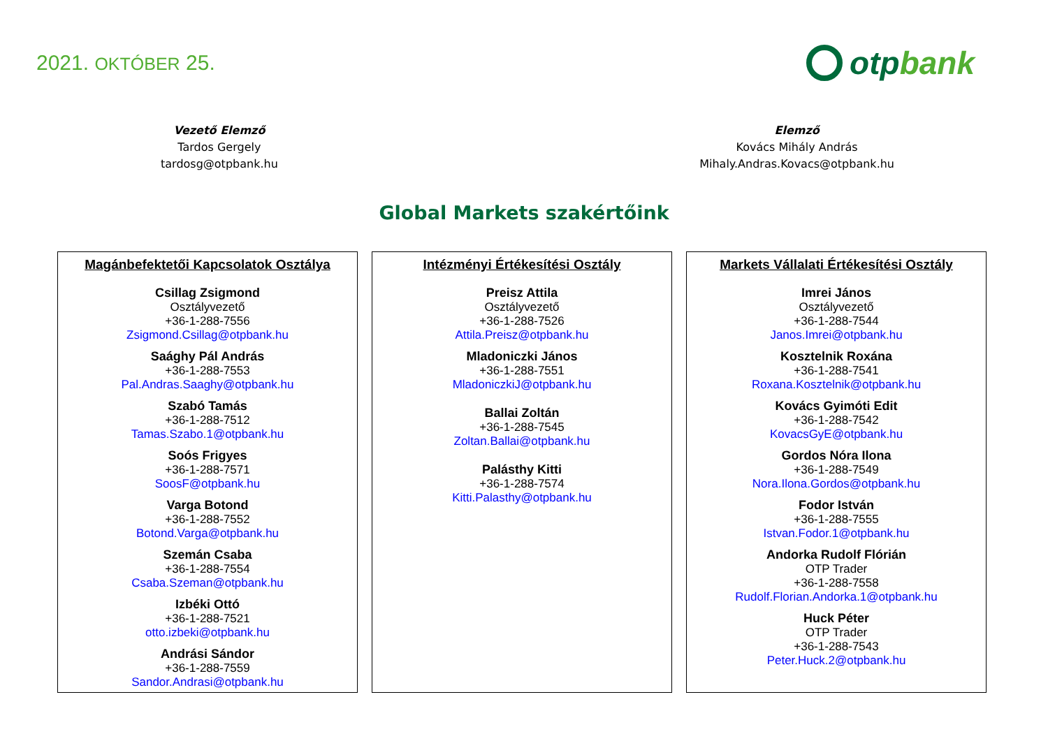2021. OKTÓBER 25.
otp bank
Vezető Elemző
Tardos Gergely
tardosg@otpbank.hu
Elemző
Kovács Mihály András
Mihaly.Andras.Kovacs@otpbank.hu
Global Markets szakértőink
Magánbefektetői Kapcsolatok Osztálya
Csillag Zsigmond
Osztályvezető
+36-1-288-7556
Zsigmond.Csillag@otpbank.hu
Saághy Pál András
+36-1-288-7553
Pal.Andras.Saaghy@otpbank.hu
Szabó Tamás
+36-1-288-7512
Tamas.Szabo.1@otpbank.hu
Soós Frigyes
+36-1-288-7571
SoosF@otpbank.hu
Varga Botond
+36-1-288-7552
Botond.Varga@otpbank.hu
Szemán Csaba
+36-1-288-7554
Csaba.Szeman@otpbank.hu
Izbéki Ottó
+36-1-288-7521
otto.izbeki@otpbank.hu
Andrási Sándor
+36-1-288-7559
Sandor.Andrasi@otpbank.hu
Intézményi Értékesítési Osztály
Preisz Attila
Osztályvezető
+36-1-288-7526
Attila.Preisz@otpbank.hu
Mladoniczki János
+36-1-288-7551
MladoniczkiJ@otpbank.hu
Ballai Zoltán
+36-1-288-7545
Zoltan.Ballai@otpbank.hu
Palásthy Kitti
+36-1-288-7574
Kitti.Palasthy@otpbank.hu
Markets Vállalati Értékesítési Osztály
Imrei János
Osztályvezető
+36-1-288-7544
Janos.Imrei@otpbank.hu
Kosztelnik Roxána
+36-1-288-7541
Roxana.Kosztelnik@otpbank.hu
Kovács Gyimóti Edit
+36-1-288-7542
KovacsGyE@otpbank.hu
Gordos Nóra Ilona
+36-1-288-7549
Nora.Ilona.Gordos@otpbank.hu
Fodor István
+36-1-288-7555
Istvan.Fodor.1@otpbank.hu
Andorka Rudolf Flórián
OTP Trader
+36-1-288-7558
Rudolf.Florian.Andorka.1@otpbank.hu
Huck Péter
OTP Trader
+36-1-288-7543
Peter.Huck.2@otpbank.hu